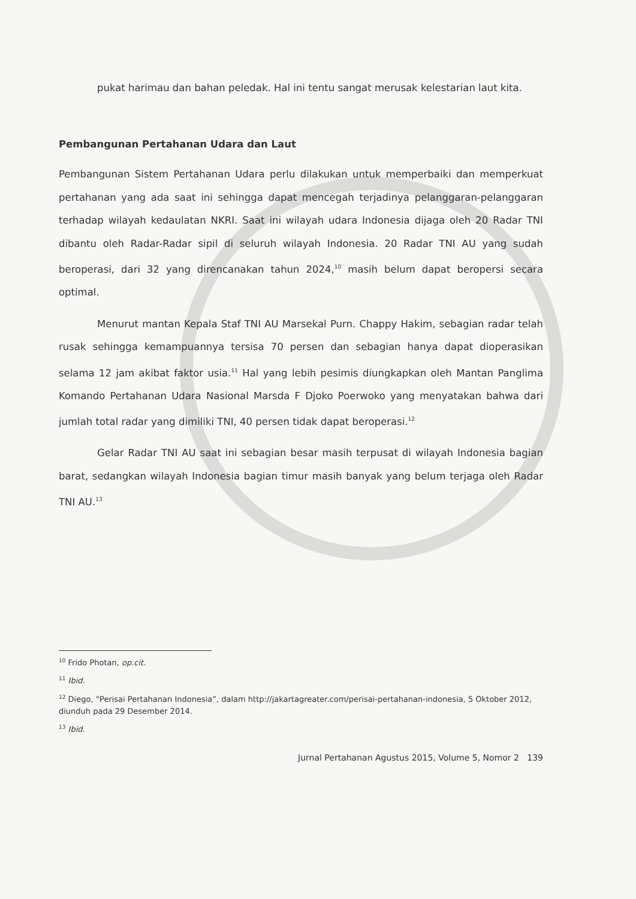pukat harimau dan bahan peledak. Hal ini tentu sangat merusak kelestarian laut kita.
Pembangunan Pertahanan Udara dan Laut
Pembangunan Sistem Pertahanan Udara perlu dilakukan untuk memperbaiki dan memperkuat pertahanan yang ada saat ini sehingga dapat mencegah terjadinya pelanggaran-pelanggaran terhadap wilayah kedaulatan NKRI. Saat ini wilayah udara Indonesia dijaga oleh 20 Radar TNI dibantu oleh Radar-Radar sipil di seluruh wilayah Indonesia. 20 Radar TNI AU yang sudah beroperasi, dari 32 yang direncanakan tahun 2024,<sup>10</sup> masih belum dapat beropersi secara optimal.
Menurut mantan Kepala Staf TNI AU Marsekal Purn. Chappy Hakim, sebagian radar telah rusak sehingga kemampuannya tersisa 70 persen dan sebagian hanya dapat dioperasikan selama 12 jam akibat faktor usia.<sup>11</sup> Hal yang lebih pesimis diungkapkan oleh Mantan Panglima Komando Pertahanan Udara Nasional Marsda F Djoko Poerwoko yang menyatakan bahwa dari jumlah total radar yang dimiliki TNI, 40 persen tidak dapat beroperasi.<sup>12</sup>
Gelar Radar TNI AU saat ini sebagian besar masih terpusat di wilayah Indonesia bagian barat, sedangkan wilayah Indonesia bagian timur masih banyak yang belum terjaga oleh Radar TNI AU.<sup>13</sup>
<sup>10</sup> Frido Photan, op.cit.
<sup>11</sup> Ibid.
<sup>12</sup> Diego, “Perisai Pertahanan Indonesia”, dalam http://jakartagreater.com/perisai-pertahanan-indonesia, 5 Oktober 2012, diunduh pada 29 Desember 2014.
<sup>13</sup> Ibid.
Jurnal Pertahanan Agustus 2015, Volume 5, Nomor 2 139